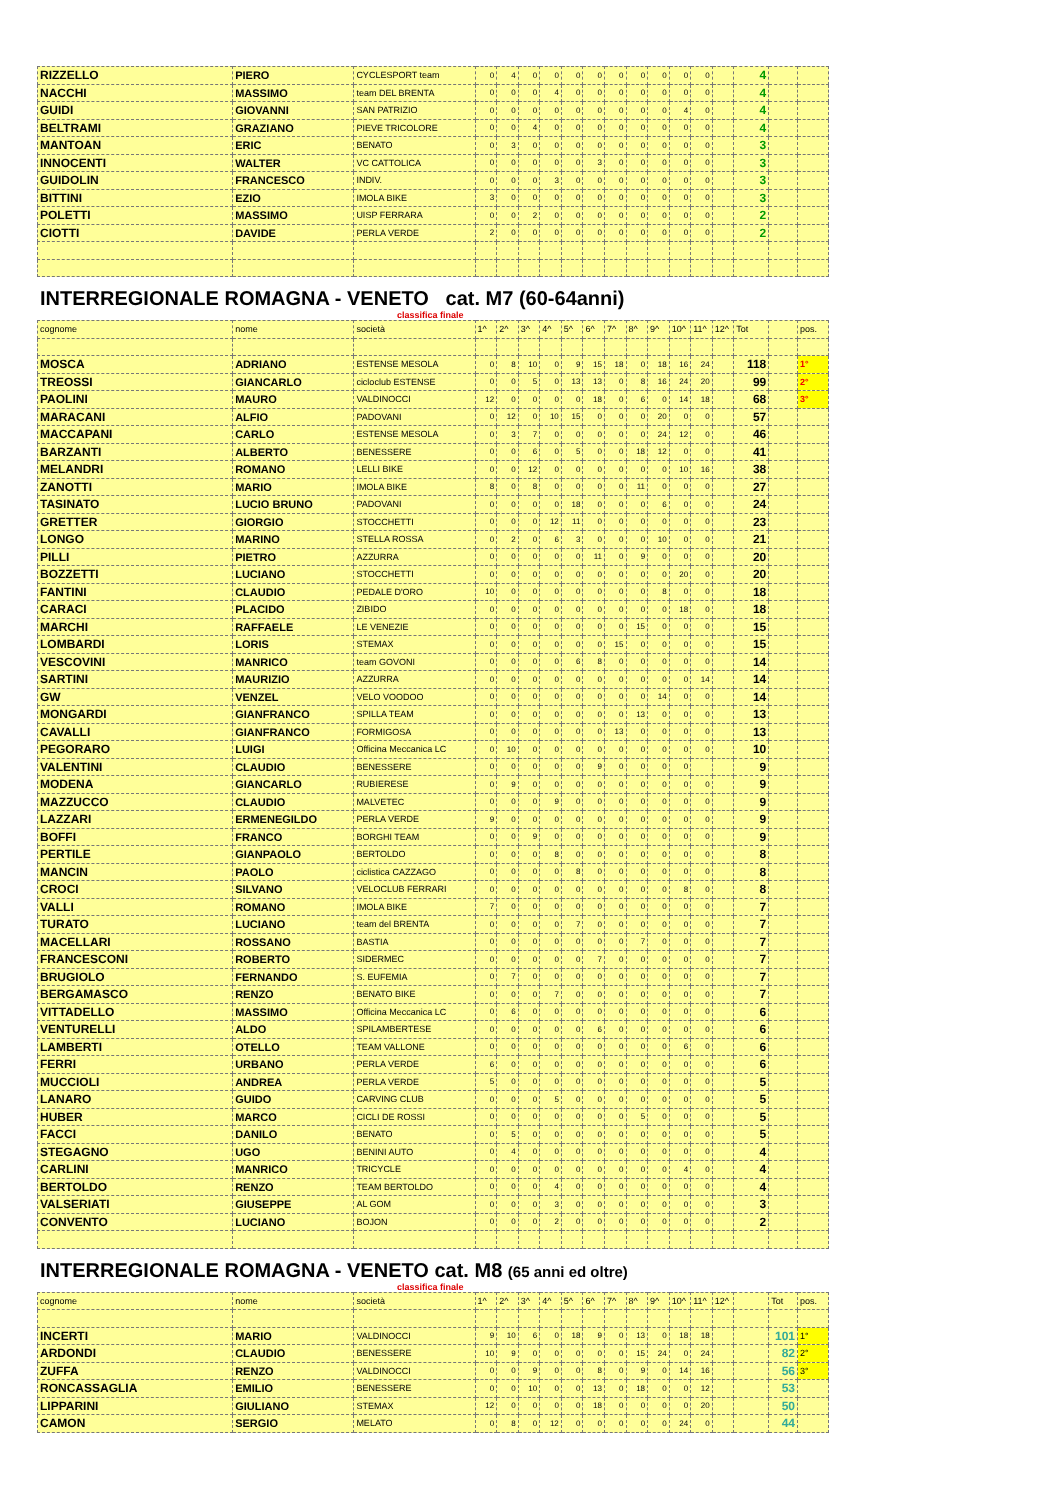| RIZZELLO | PIERO | CYCLESPORT team | 0 | 4 | 0 | 0 | 0 | 0 | 0 | 0 | 0 | 0 | 0 | | 4 | | |
| NACCHI | MASSIMO | team DEL BRENTA | 0 | 0 | 0 | 4 | 0 | 0 | 0 | 0 | 0 | 0 | 0 | | 4 | | |
| GUIDI | GIOVANNI | SAN PATRIZIO | 0 | 0 | 0 | 0 | 0 | 0 | 0 | 0 | 0 | 4 | 0 | | 4 | | |
| BELTRAMI | GRAZIANO | PIEVE TRICOLORE | 0 | 0 | 4 | 0 | 0 | 0 | 0 | 0 | 0 | 0 | 0 | | 4 | | |
| MANTOAN | ERIC | BENATO | 0 | 3 | 0 | 0 | 0 | 0 | 0 | 0 | 0 | 0 | 0 | | 3 | | |
| INNOCENTI | WALTER | VC CATTOLICA | 0 | 0 | 0 | 0 | 0 | 3 | 0 | 0 | 0 | 0 | 0 | | 3 | | |
| GUIDOLIN | FRANCESCO | INDIV. | 0 | 0 | 0 | 3 | 0 | 0 | 0 | 0 | 0 | 0 | 0 | | 3 | | |
| BITTINI | EZIO | IMOLA BIKE | 3 | 0 | 0 | 0 | 0 | 0 | 0 | 0 | 0 | 0 | 0 | | 3 | | |
| POLETTI | MASSIMO | UISP FERRARA | 0 | 0 | 2 | 0 | 0 | 0 | 0 | 0 | 0 | 0 | 0 | | 2 | | |
| CIOTTI | DAVIDE | PERLA VERDE | 2 | 0 | 0 | 0 | 0 | 0 | 0 | 0 | 0 | 0 | 0 | | 2 | | |
INTERREGIONALE ROMAGNA - VENETO cat. M7 (60-64anni)
classifica finale
| cognome | nome | società | 1^ | 2^ | 3^ | 4^ | 5^ | 6^ | 7^ | 8^ | 9^ | 10^ | 11^ | 12^ | Tot | | pos. |
| --- | --- | --- | --- | --- | --- | --- | --- | --- | --- | --- | --- | --- | --- | --- | --- | --- | --- |
| MOSCA | ADRIANO | ESTENSE MESOLA | 0 | 8 | 10 | 0 | 9 | 15 | 18 | 0 | 18 | 16 | 24 | | 118 | | 1° |
| TREOSSI | GIANCARLO | cicloclub ESTENSE | 0 | 0 | 5 | 0 | 13 | 13 | 0 | 8 | 16 | 24 | 20 | | 99 | | 2° |
| PAOLINI | MAURO | VALDINOCCI | 12 | 0 | 0 | 0 | 0 | 18 | 0 | 6 | 0 | 14 | 18 | | 68 | | 3° |
| MARACANI | ALFIO | PADOVANI | 0 | 12 | 0 | 10 | 15 | 0 | 0 | 0 | 20 | 0 | 0 | | 57 | | |
| MACCAPANI | CARLO | ESTENSE MESOLA | 0 | 3 | 7 | 0 | 0 | 0 | 0 | 0 | 24 | 12 | 0 | | 46 | | |
| BARZANTI | ALBERTO | BENESSERE | 0 | 0 | 6 | 0 | 5 | 0 | 0 | 18 | 12 | 0 | 0 | | 41 | | |
| MELANDRI | ROMANO | LELLI BIKE | 0 | 0 | 12 | 0 | 0 | 0 | 0 | 0 | 0 | 10 | 16 | | 38 | | |
| ZANOTTI | MARIO | IMOLA BIKE | 8 | 0 | 8 | 0 | 0 | 0 | 0 | 11 | 0 | 0 | 0 | | 27 | | |
| TASINATO | LUCIO BRUNO | PADOVANI | 0 | 0 | 0 | 0 | 18 | 0 | 0 | 0 | 6 | 0 | 0 | | 24 | | |
| GRETTER | GIORGIO | STOCCHETTI | 0 | 0 | 0 | 12 | 11 | 0 | 0 | 0 | 0 | 0 | 0 | | 23 | | |
| LONGO | MARINO | STELLA ROSSA | 0 | 2 | 0 | 6 | 3 | 0 | 0 | 0 | 10 | 0 | 0 | | 21 | | |
| PILLI | PIETRO | AZZURRA | 0 | 0 | 0 | 0 | 0 | 11 | 0 | 9 | 0 | 0 | 0 | | 20 | | |
| BOZZETTI | LUCIANO | STOCCHETTI | 0 | 0 | 0 | 0 | 0 | 0 | 0 | 0 | 0 | 20 | 0 | | 20 | | |
| FANTINI | CLAUDIO | PEDALE D'ORO | 10 | 0 | 0 | 0 | 0 | 0 | 0 | 0 | 8 | 0 | 0 | | 18 | | |
| CARACI | PLACIDO | ZIBIDO | 0 | 0 | 0 | 0 | 0 | 0 | 0 | 0 | 0 | 18 | 0 | | 18 | | |
| MARCHI | RAFFAELE | LE VENEZIE | 0 | 0 | 0 | 0 | 0 | 0 | 0 | 15 | 0 | 0 | 0 | | 15 | | |
| LOMBARDI | LORIS | STEMAX | 0 | 0 | 0 | 0 | 0 | 0 | 15 | 0 | 0 | 0 | 0 | | 15 | | |
| VESCOVINI | MANRICO | team GOVONI | 0 | 0 | 0 | 0 | 6 | 8 | 0 | 0 | 0 | 0 | 0 | | 14 | | |
| SARTINI | MAURIZIO | AZZURRA | 0 | 0 | 0 | 0 | 0 | 0 | 0 | 0 | 0 | 0 | 14 | | 14 | | |
| GW | VENZEL | VELO VOODOO | 0 | 0 | 0 | 0 | 0 | 0 | 0 | 0 | 14 | 0 | 0 | | 14 | | |
| MONGARDI | GIANFRANCO | SPILLA TEAM | 0 | 0 | 0 | 0 | 0 | 0 | 0 | 13 | 0 | 0 | 0 | | 13 | | |
| CAVALLI | GIANFRANCO | FORMIGOSA | 0 | 0 | 0 | 0 | 0 | 0 | 13 | 0 | 0 | 0 | 0 | | 13 | | |
| PEGORARO | LUIGI | Officina Meccanica LC | 0 | 10 | 0 | 0 | 0 | 0 | 0 | 0 | 0 | 0 | 0 | | 10 | | |
| VALENTINI | CLAUDIO | BENESSERE | 0 | 0 | 0 | 0 | 0 | 9 | 0 | 0 | 0 | 0 | | | 9 | | |
| MODENA | GIANCARLO | RUBIERESE | 0 | 9 | 0 | 0 | 0 | 0 | 0 | 0 | 0 | 0 | 0 | | 9 | | |
| MAZZUCCO | CLAUDIO | MALVETEC | 0 | 0 | 0 | 9 | 0 | 0 | 0 | 0 | 0 | 0 | 0 | | 9 | | |
| LAZZARI | ERMENEGILDO | PERLA VERDE | 9 | 0 | 0 | 0 | 0 | 0 | 0 | 0 | 0 | 0 | 0 | | 9 | | |
| BOFFI | FRANCO | BORGHI TEAM | 0 | 0 | 9 | 0 | 0 | 0 | 0 | 0 | 0 | 0 | 0 | | 9 | | |
| PERTILE | GIANPAOLO | BERTOLDO | 0 | 0 | 0 | 8 | 0 | 0 | 0 | 0 | 0 | 0 | 0 | | 8 | | |
| MANCIN | PAOLO | ciclistica CAZZAGO | 0 | 0 | 0 | 0 | 8 | 0 | 0 | 0 | 0 | 0 | 0 | | 8 | | |
| CROCI | SILVANO | VELOCLUB FERRARI | 0 | 0 | 0 | 0 | 0 | 0 | 0 | 0 | 0 | 8 | 0 | | 8 | | |
| VALLI | ROMANO | IMOLA BIKE | 7 | 0 | 0 | 0 | 0 | 0 | 0 | 0 | 0 | 0 | 0 | | 7 | | |
| TURATO | LUCIANO | team del BRENTA | 0 | 0 | 0 | 0 | 7 | 0 | 0 | 0 | 0 | 0 | 0 | | 7 | | |
| MACELLARI | ROSSANO | BASTIA | 0 | 0 | 0 | 0 | 0 | 0 | 0 | 7 | 0 | 0 | 0 | | 7 | | |
| FRANCESCONI | ROBERTO | SIDERMEC | 0 | 0 | 0 | 0 | 0 | 7 | 0 | 0 | 0 | 0 | 0 | | 7 | | |
| BRUGIOLO | FERNANDO | S. EUFEMIA | 0 | 7 | 0 | 0 | 0 | 0 | 0 | 0 | 0 | 0 | 0 | | 7 | | |
| BERGAMASCO | RENZO | BENATO BIKE | 0 | 0 | 0 | 7 | 0 | 0 | 0 | 0 | 0 | 0 | 0 | | 7 | | |
| VITTADELLO | MASSIMO | Officina Meccanica LC | 0 | 6 | 0 | 0 | 0 | 0 | 0 | 0 | 0 | 0 | 0 | | 6 | | |
| VENTURELLI | ALDO | SPILAMBERTESE | 0 | 0 | 0 | 0 | 0 | 6 | 0 | 0 | 0 | 0 | 0 | | 6 | | |
| LAMBERTI | OTELLO | TEAM VALLONE | 0 | 0 | 0 | 0 | 0 | 0 | 0 | 0 | 0 | 6 | 0 | | 6 | | |
| FERRI | URBANO | PERLA VERDE | 6 | 0 | 0 | 0 | 0 | 0 | 0 | 0 | 0 | 0 | 0 | | 6 | | |
| MUCCIOLI | ANDREA | PERLA VERDE | 5 | 0 | 0 | 0 | 0 | 0 | 0 | 0 | 0 | 0 | 0 | | 5 | | |
| LANARO | GUIDO | CARVING CLUB | 0 | 0 | 0 | 5 | 0 | 0 | 0 | 0 | 0 | 0 | 0 | | 5 | | |
| HUBER | MARCO | CICLI DE ROSSI | 0 | 0 | 0 | 0 | 0 | 0 | 0 | 5 | 0 | 0 | 0 | | 5 | | |
| FACCI | DANILO | BENATO | 0 | 5 | 0 | 0 | 0 | 0 | 0 | 0 | 0 | 0 | 0 | | 5 | | |
| STEGAGNO | UGO | BENINI AUTO | 0 | 4 | 0 | 0 | 0 | 0 | 0 | 0 | 0 | 0 | 0 | | 4 | | |
| CARLINI | MANRICO | TRICYCLE | 0 | 0 | 0 | 0 | 0 | 0 | 0 | 0 | 0 | 4 | 0 | | 4 | | |
| BERTOLDO | RENZO | TEAM BERTOLDO | 0 | 0 | 0 | 4 | 0 | 0 | 0 | 0 | 0 | 0 | 0 | | 4 | | |
| VALSERIATI | GIUSEPPE | AL GOM | 0 | 0 | 0 | 3 | 0 | 0 | 0 | 0 | 0 | 0 | 0 | | 3 | | |
| CONVENTO | LUCIANO | BOJON | 0 | 0 | 0 | 2 | 0 | 0 | 0 | 0 | 0 | 0 | 0 | | 2 | | |
INTERREGIONALE ROMAGNA - VENETO cat. M8 (65 anni ed oltre)
classifica finale
| cognome | nome | società | 1^ | 2^ | 3^ | 4^ | 5^ | 6^ | 7^ | 8^ | 9^ | 10^ | 11^ | 12^ | | Tot | pos. |
| --- | --- | --- | --- | --- | --- | --- | --- | --- | --- | --- | --- | --- | --- | --- | --- | --- | --- |
| INCERTI | MARIO | VALDINOCCI | 9 | 10 | 6 | 0 | 18 | 9 | 0 | 13 | 0 | 18 | 18 | | | 101 | 1° |
| ARDONDI | CLAUDIO | BENESSERE | 10 | 9 | 0 | 0 | 0 | 0 | 0 | 15 | 24 | 0 | 24 | | | 82 | 2° |
| ZUFFA | RENZO | VALDINOCCI | 0 | 0 | 9 | 0 | 0 | 8 | 0 | 9 | 0 | 14 | 16 | | | 56 | 3° |
| RONCASSAGLIA | EMILIO | BENESSERE | 0 | 0 | 10 | 0 | 0 | 13 | 0 | 18 | 0 | 0 | 12 | | | 53 | |
| LIPPARINI | GIULIANO | STEMAX | 12 | 0 | 0 | 0 | 0 | 18 | 0 | 0 | 0 | 0 | 20 | | | 50 | |
| CAMON | SERGIO | MELATO | 0 | 8 | 0 | 12 | 0 | 0 | 0 | 0 | 0 | 24 | 0 | | | 44 | |